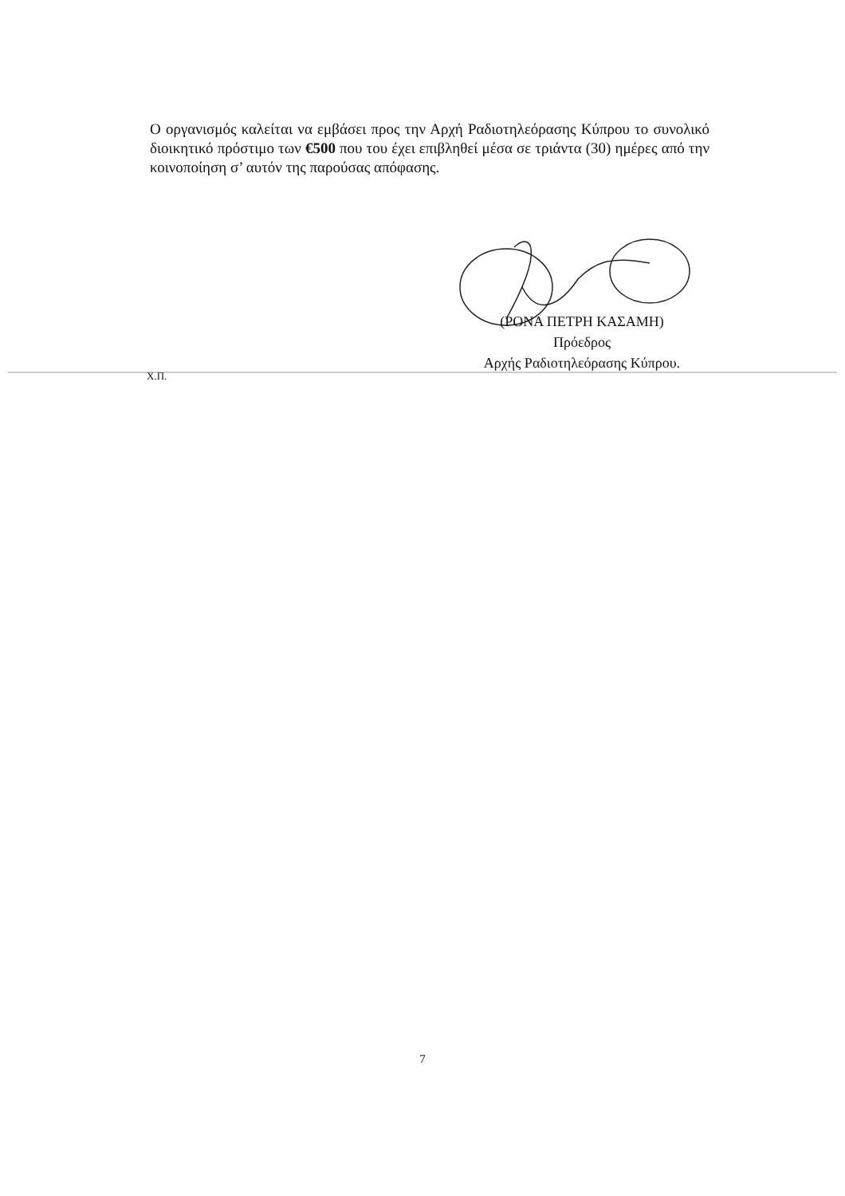Ο οργανισμός καλείται να εμβάσει προς την Αρχή Ραδιοτηλεόρασης Κύπρου το συνολικό διοικητικό πρόστιμο των €500 που του έχει επιβληθεί μέσα σε τριάντα (30) ημέρες από την κοινοποίηση σ’ αυτόν της παρούσας απόφασης.
(ΡΟΝΑ ΠΕΤΡΗ ΚΑΣΑΜΗ)
Πρόεδρος
Αρχής Ραδιοτηλεόρασης Κύπρου.
Χ.Π.
7